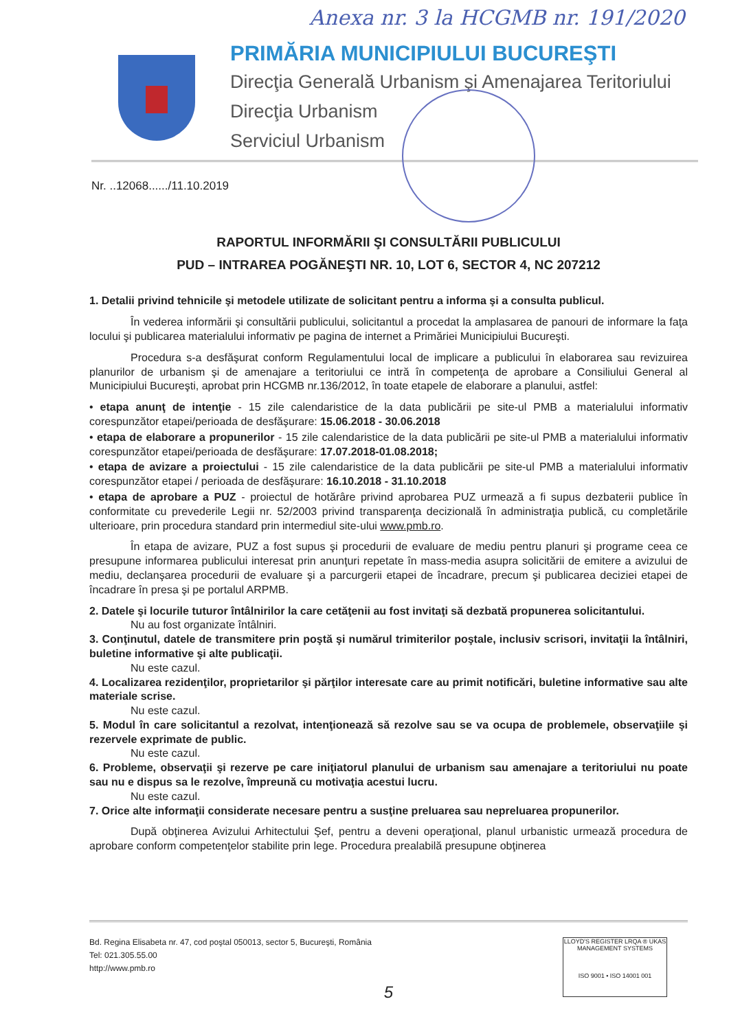Anexa nr. 3 la HCGMB nr. 191/2020
PRIMĂRIA MUNICIPIULUI BUCUREŞTI
Direcţia Generală Urbanism şi Amenajarea Teritoriului
Direcţia Urbanism
Serviciul Urbanism
Nr. ..12068....../11.10.2019
RAPORTUL INFORMĂRII ŞI CONSULTĂRII PUBLICULUI
PUD – INTRAREA POGĂNEŞTI NR. 10, LOT 6, SECTOR 4, NC 207212
1. Detalii privind tehnicile şi metodele utilizate de solicitant pentru a informa şi a consulta publicul.
În vederea informării şi consultării publicului, solicitantul a procedat la amplasarea de panouri de informare la faţa locului şi publicarea materialului informativ pe pagina de internet a Primăriei Municipiului Bucureşti.
Procedura s-a desfăşurat conform Regulamentului local de implicare a publicului în elaborarea sau revizuirea planurilor de urbanism şi de amenajare a teritoriului ce intră în competenţa de aprobare a Consiliului General al Municipiului Bucureşti, aprobat prin HCGMB nr.136/2012, în toate etapele de elaborare a planului, astfel:
• etapa anunţ de intenţie - 15 zile calendaristice de la data publicării pe site-ul PMB a materialului informativ corespunzător etapei/perioada de desfăşurare: 15.06.2018 - 30.06.2018
• etapa de elaborare a propunerilor - 15 zile calendaristice de la data publicării pe site-ul PMB a materialului informativ corespunzător etapei/perioada de desfăşurare: 17.07.2018-01.08.2018;
• etapa de avizare a proiectului - 15 zile calendaristice de la data publicării pe site-ul PMB a materialului informativ corespunzător etapei / perioada de desfăşurare: 16.10.2018 - 31.10.2018
• etapa de aprobare a PUZ - proiectul de hotărâre privind aprobarea PUZ urmează a fi supus dezbaterii publice în conformitate cu prevederile Legii nr. 52/2003 privind transparenţa decizională în administraţia publică, cu completările ulterioare, prin procedura standard prin intermediul site-ului www.pmb.ro.
În etapa de avizare, PUZ a fost supus şi procedurii de evaluare de mediu pentru planuri şi programe ceea ce presupune informarea publicului interesat prin anunţuri repetate în mass-media asupra solicitării de emitere a avizului de mediu, declanşarea procedurii de evaluare şi a parcurgerii etapei de încadrare, precum şi publicarea deciziei etapei de încadrare în presa şi pe portalul ARPMB.
2. Datele şi locurile tuturor întâlnirilor la care cetăţenii au fost invitaţi să dezbată propunerea solicitantului.
Nu au fost organizate întâlniri.
3. Conţinutul, datele de transmitere prin poştă şi numărul trimiterilor poştale, inclusiv scrisori, invitaţii la întâlniri, buletine informative şi alte publicaţii.
Nu este cazul.
4. Localizarea rezidenţilor, proprietarilor şi părţilor interesate care au primit notificări, buletine informative sau alte materiale scrise.
Nu este cazul.
5. Modul în care solicitantul a rezolvat, intenţionează să rezolve sau se va ocupa de problemele, observaţiile şi rezervele exprimate de public.
Nu este cazul.
6. Probleme, observaţii şi rezerve pe care iniţiatorul planului de urbanism sau amenajare a teritoriului nu poate sau nu e dispus sa le rezolve, împreună cu motivaţia acestui lucru.
Nu este cazul.
7. Orice alte informaţii considerate necesare pentru a susţine preluarea sau nepreluarea propunerilor.
După obţinerea Avizului Arhitectului Şef, pentru a deveni operaţional, planul urbanistic urmează procedura de aprobare conform competenţelor stabilite prin lege. Procedura prealabilă presupune obţinerea
Bd. Regina Elisabeta nr. 47, cod poştal 050013, sector 5, Bucureşti, România
Tel: 021.305.55.00
http://www.pmb.ro
LLOYD'S REGISTER LRQA ® UKAS MANAGEMENT SYSTEMS
ISO 9001 • ISO 14001 001
5